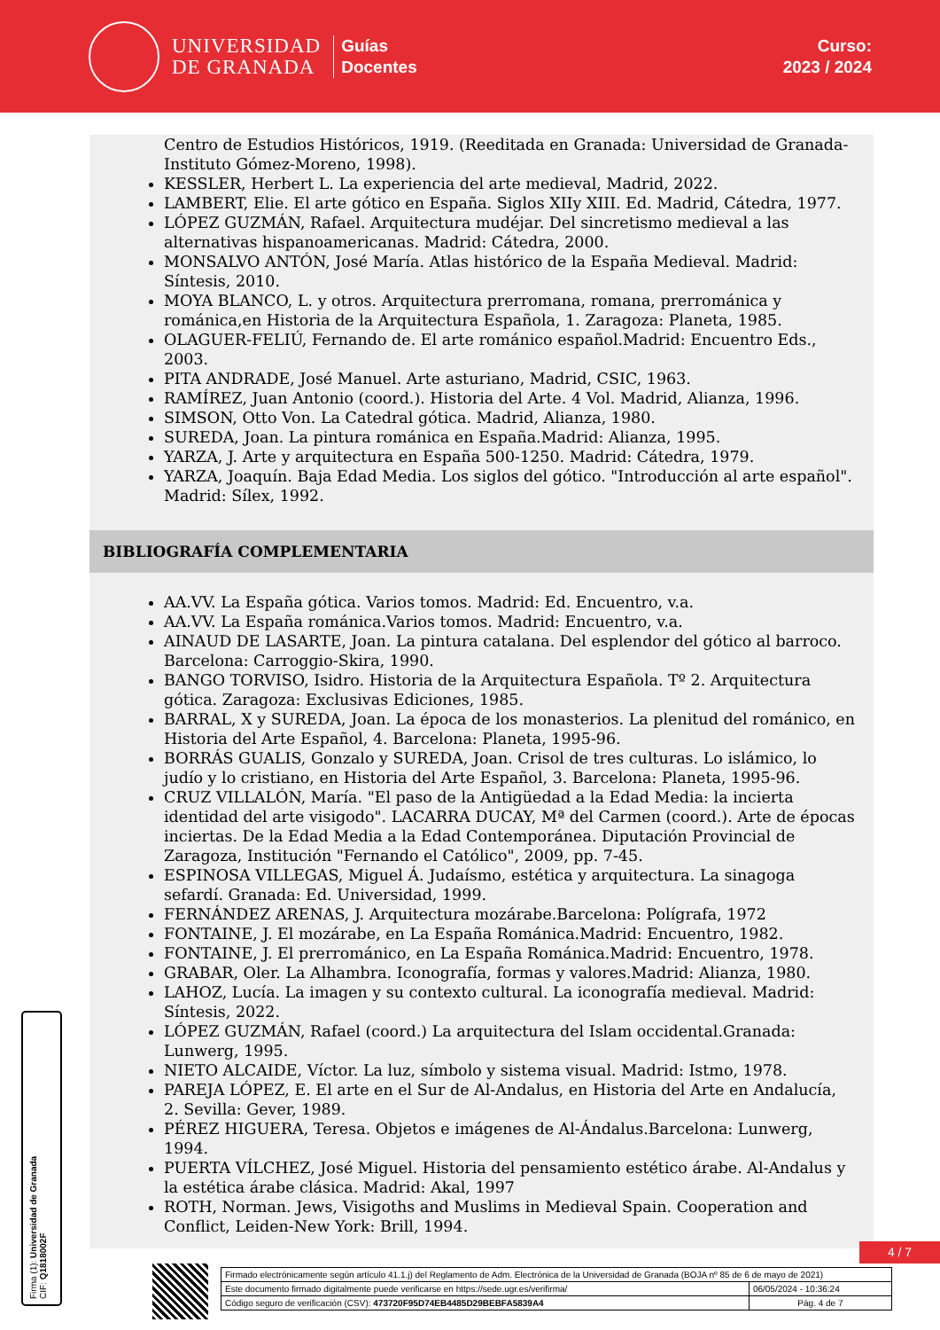UNIVERSIDAD
DE GRANADA
Guías
Docentes
Curso:
2023 / 2024
Centro de Estudios Históricos, 1919. (Reeditada en Granada: Universidad de Granada-Instituto Gómez-Moreno, 1998).
KESSLER, Herbert L. La experiencia del arte medieval, Madrid, 2022.
LAMBERT, Elie. El arte gótico en España. Siglos XIIy XIII. Ed. Madrid, Cátedra, 1977.
LÓPEZ GUZMÁN, Rafael. Arquitectura mudéjar. Del sincretismo medieval a las alternativas hispanoamericanas. Madrid: Cátedra, 2000.
MONSALVO ANTÓN, José María. Atlas histórico de la España Medieval. Madrid: Síntesis, 2010.
MOYA BLANCO, L. y otros. Arquitectura prerromana, romana, prerrománica y románica,en Historia de la Arquitectura Española, 1. Zaragoza: Planeta, 1985.
OLAGUER-FELIÚ, Fernando de. El arte románico español.Madrid: Encuentro Eds., 2003.
PITA ANDRADE, José Manuel. Arte asturiano, Madrid, CSIC, 1963.
RAMÍREZ, Juan Antonio (coord.). Historia del Arte. 4 Vol. Madrid, Alianza, 1996.
SIMSON, Otto Von. La Catedral gótica. Madrid, Alianza, 1980.
SUREDA, Joan. La pintura románica en España.Madrid: Alianza, 1995.
YARZA, J. Arte y arquitectura en España 500-1250. Madrid: Cátedra, 1979.
YARZA, Joaquín. Baja Edad Media. Los siglos del gótico. "Introducción al arte español". Madrid: Sílex, 1992.
BIBLIOGRAFÍA COMPLEMENTARIA
AA.VV. La España gótica. Varios tomos. Madrid: Ed. Encuentro, v.a.
AA.VV. La España románica.Varios tomos. Madrid: Encuentro, v.a.
AINAUD DE LASARTE, Joan. La pintura catalana. Del esplendor del gótico al barroco. Barcelona: Carroggio-Skira, 1990.
BANGO TORVISO, Isidro. Historia de la Arquitectura Española. Tº 2. Arquitectura gótica. Zaragoza: Exclusivas Ediciones, 1985.
BARRAL, X y SUREDA, Joan. La época de los monasterios. La plenitud del románico, en Historia del Arte Español, 4. Barcelona: Planeta, 1995-96.
BORRÁS GUALIS, Gonzalo y SUREDA, Joan. Crisol de tres culturas. Lo islámico, lo judío y lo cristiano, en Historia del Arte Español, 3. Barcelona: Planeta, 1995-96.
CRUZ VILLALÓN, María. "El paso de la Antigüedad a la Edad Media: la incierta identidad del arte visigodo". LACARRA DUCAY, Mª del Carmen (coord.). Arte de épocas inciertas. De la Edad Media a la Edad Contemporánea. Diputación Provincial de Zaragoza, Institución "Fernando el Católico", 2009, pp. 7-45.
ESPINOSA VILLEGAS, Miguel Á. Judaísmo, estética y arquitectura. La sinagoga sefardí. Granada: Ed. Universidad, 1999.
FERNÁNDEZ ARENAS, J. Arquitectura mozárabe.Barcelona: Polígrafa, 1972
FONTAINE, J. El mozárabe, en La España Románica.Madrid: Encuentro, 1982.
FONTAINE, J. El prerrománico, en La España Románica.Madrid: Encuentro, 1978.
GRABAR, Oler. La Alhambra. Iconografía, formas y valores.Madrid: Alianza, 1980.
LAHOZ, Lucía. La imagen y su contexto cultural. La iconografía medieval. Madrid: Síntesis, 2022.
LÓPEZ GUZMÁN, Rafael (coord.) La arquitectura del Islam occidental.Granada: Lunwerg, 1995.
NIETO ALCAIDE, Víctor. La luz, símbolo y sistema visual. Madrid: Istmo, 1978.
PAREJA LÓPEZ, E. El arte en el Sur de Al-Andalus, en Historia del Arte en Andalucía, 2. Sevilla: Gever, 1989.
PÉREZ HIGUERA, Teresa. Objetos e imágenes de Al-Ándalus.Barcelona: Lunwerg, 1994.
PUERTA VÍLCHEZ, José Miguel. Historia del pensamiento estético árabe. Al-Andalus y la estética árabe clásica. Madrid: Akal, 1997
ROTH, Norman. Jews, Visigoths and Muslims in Medieval Spain. Cooperation and Conflict, Leiden-New York: Brill, 1994.
Firma (1): Universidad de Granada
CIF: Q1818002F
4 / 7
| Firmado electrónicamente según artículo 41.1.j) del Reglamento de Adm. Electrónica de la Universidad de Granada (BOJA nº 85 de 6 de mayo de 2021) | |
| Este documento firmado digitalmente puede verificarse en https://sede.ugr.es/verifirma/ | 06/05/2024 - 10:36:24 |
| Código seguro de verificación (CSV): 473720F95D74EB4485D29BEBFA5839A4 | Pág. 4 de 7 |